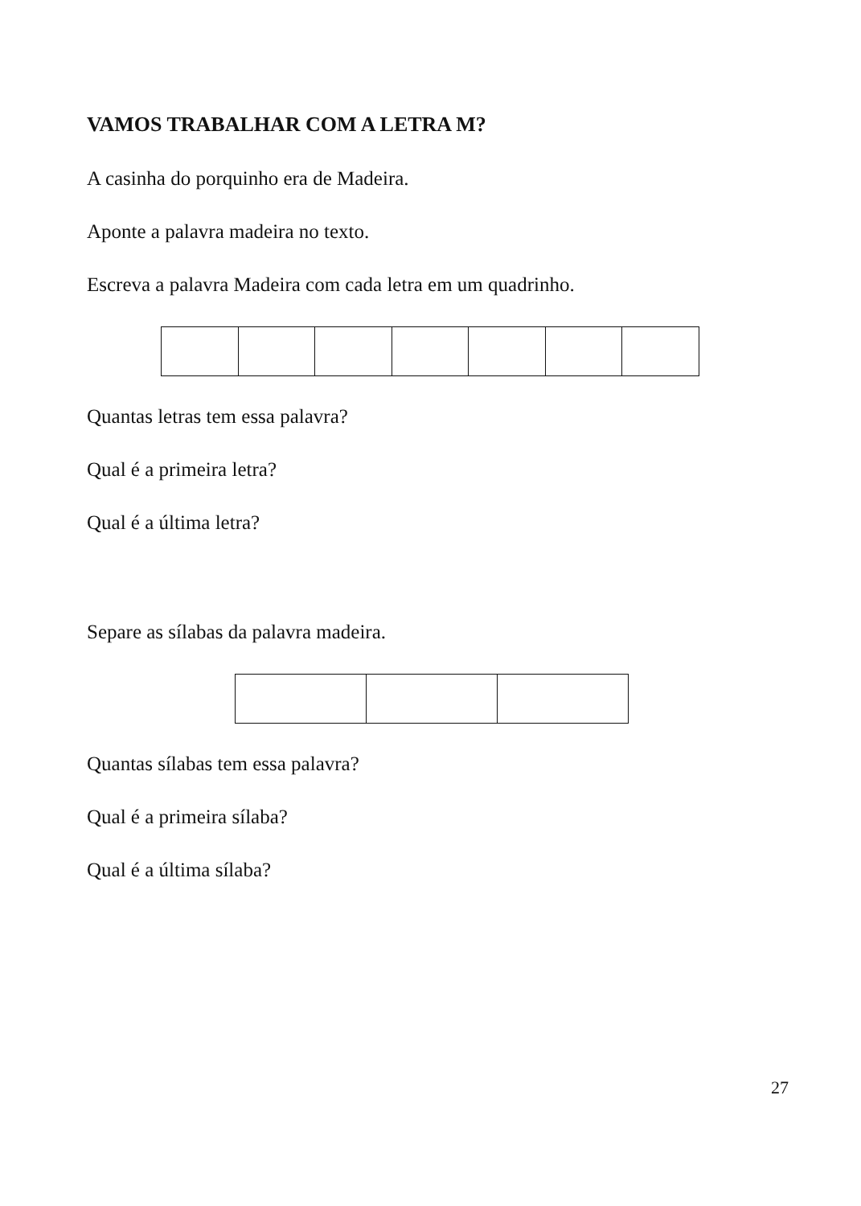VAMOS TRABALHAR COM A LETRA M?
A casinha do porquinho era de Madeira.
Aponte a palavra madeira no texto.
Escreva a palavra Madeira com cada letra em um quadrinho.
Quantas letras tem essa palavra?
Qual é a primeira letra?
Qual é a última letra?
Separe as sílabas da palavra madeira.
Quantas sílabas tem essa palavra?
Qual é a primeira sílaba?
Qual é a última sílaba?
27